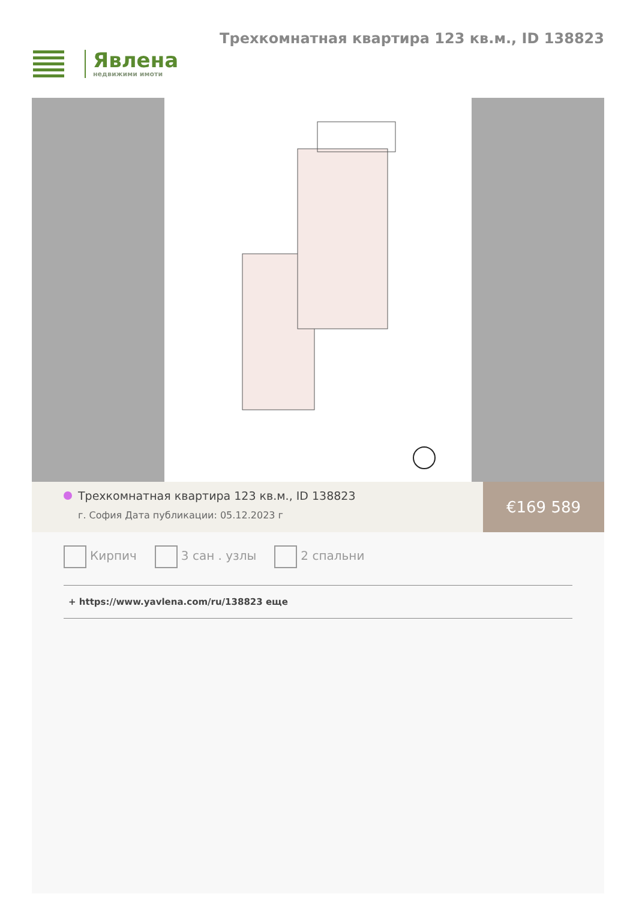Явлена
недвижими имоти
Трехкомнатная квартира 123 кв.м., ID 138823
Трехкомнатная квартира 123 кв.м., ID 138823
г. София Дата публикации: 05.12.2023 г
€169 589
Кирпич 3 сан . узлы 2 спальни
+ https://www.yavlena.com/ru/138823 еще